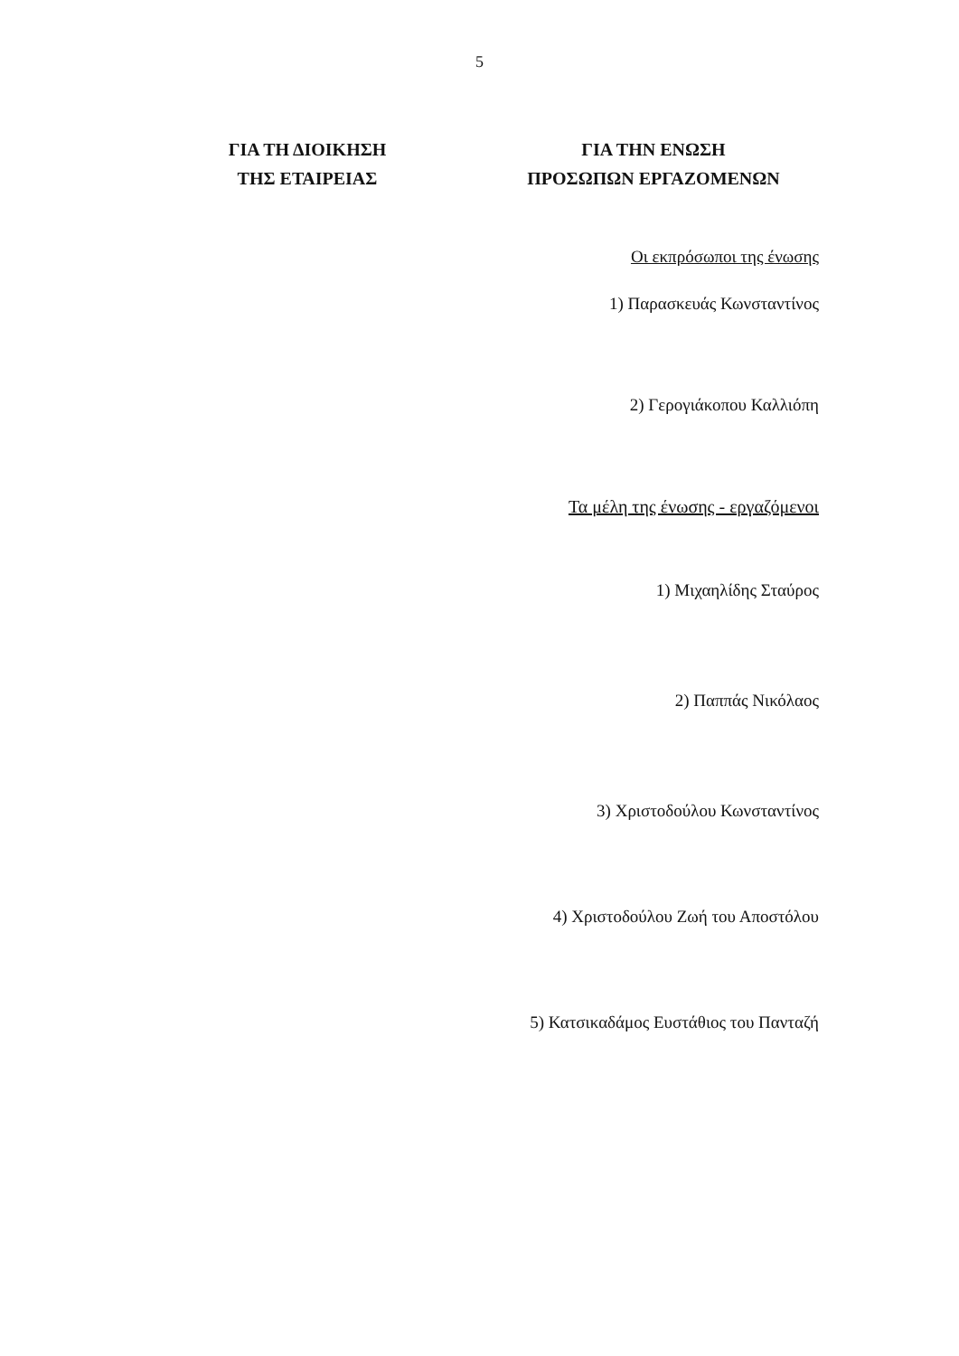5
ΓΙΑ ΤΗ ΔΙΟΙΚΗΣΗ
ΤΗΣ ΕΤΑΙΡΕΙΑΣ
ΓΙΑ ΤΗΝ ΕΝΩΣΗ
ΠΡΟΣΩΠΩΝ ΕΡΓΑΖΟΜΕΝΩΝ
Οι εκπρόσωποι της ένωσης
1) Παρασκευάς Κωνσταντίνος
2) Γερογιάκοπου Καλλιόπη
Τα μέλη της ένωσης - εργαζόμενοι
1) Μιχαηλίδης Σταύρος
2) Παππάς Νικόλαος
3) Χριστοδούλου Κωνσταντίνος
4) Χριστοδούλου Ζωή του Αποστόλου
5) Κατσικαδάμος Ευστάθιος του Πανταζή